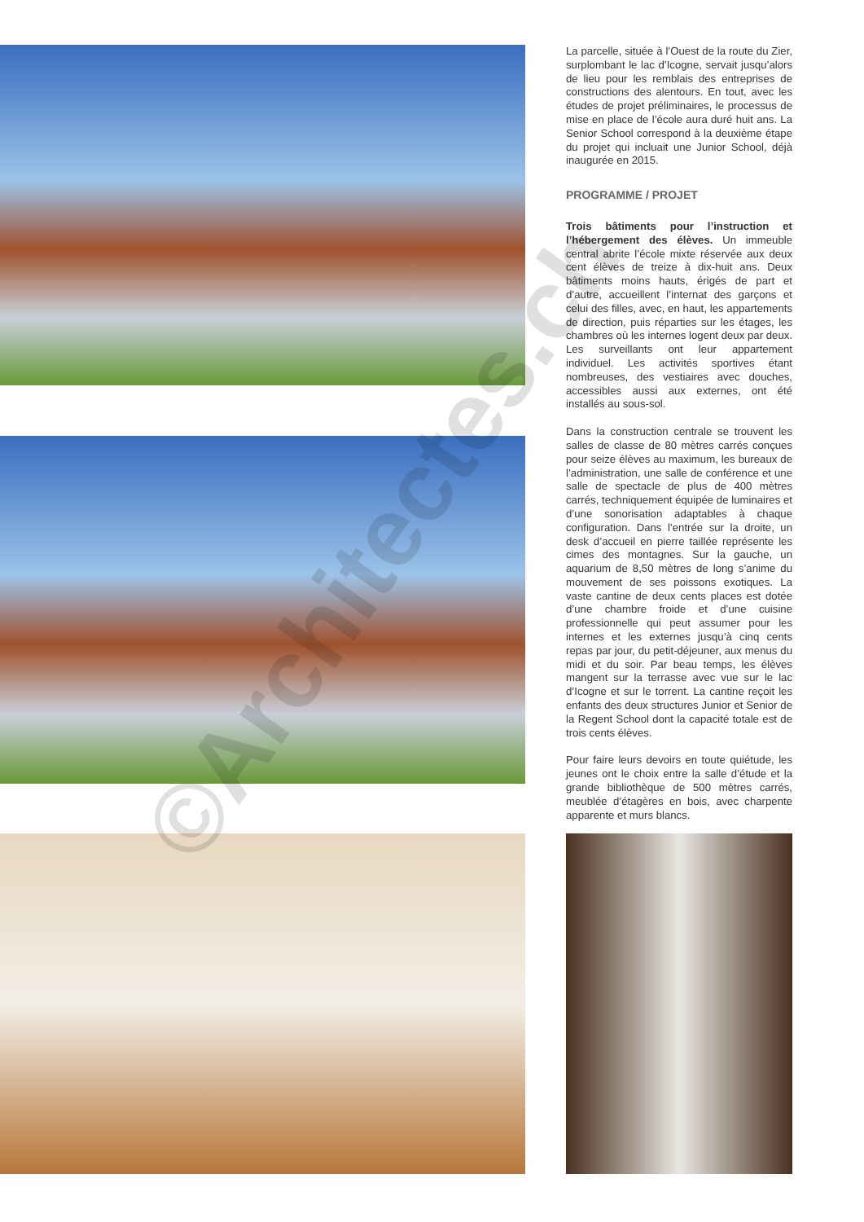La parcelle, située à l’Ouest de la route du Zier, surplombant le lac d’Icogne, servait jusqu’alors de lieu pour les remblais des entreprises de constructions des alentours. En tout, avec les études de projet préliminaires, le processus de mise en place de l’école aura duré huit ans. La Senior School correspond à la deuxième étape du projet qui incluait une Junior School, déjà inaugurée en 2015.
PROGRAMME / PROJET
Trois bâtiments pour l’instruction et l’hébergement des élèves. Un immeuble central abrite l’école mixte réservée aux deux cent élèves de treize à dix-huit ans. Deux bâtiments moins hauts, érigés de part et d’autre, accueillent l’internat des garçons et celui des filles, avec, en haut, les appartements de direction, puis réparties sur les étages, les chambres où les internes logent deux par deux. Les surveillants ont leur appartement individuel. Les activités sportives étant nombreuses, des vestiaires avec douches, accessibles aussi aux externes, ont été installés au sous-sol.
Dans la construction centrale se trouvent les salles de classe de 80 mètres carrés conçues pour seize élèves au maximum, les bureaux de l’administration, une salle de conférence et une salle de spectacle de plus de 400 mètres carrés, techniquement équipée de luminaires et d’une sonorisation adaptables à chaque configuration. Dans l’entrée sur la droite, un desk d’accueil en pierre taillée représente les cimes des montagnes. Sur la gauche, un aquarium de 8,50 mètres de long s’anime du mouvement de ses poissons exotiques. La vaste cantine de deux cents places est dotée d’une chambre froide et d’une cuisine professionnelle qui peut assumer pour les internes et les externes jusqu’à cinq cents repas par jour, du petit-déjeuner, aux menus du midi et du soir. Par beau temps, les élèves mangent sur la terrasse avec vue sur le lac d’Icogne et sur le torrent. La cantine reçoit les enfants des deux structures Junior et Senior de la Regent School dont la capacité totale est de trois cents élèves.
Pour faire leurs devoirs en toute quiétude, les jeunes ont le choix entre la salle d’étude et la grande bibliothèque de 500 mètres carrés, meublée d’étagères en bois, avec charpente apparente et murs blancs.
©Architectes.ch